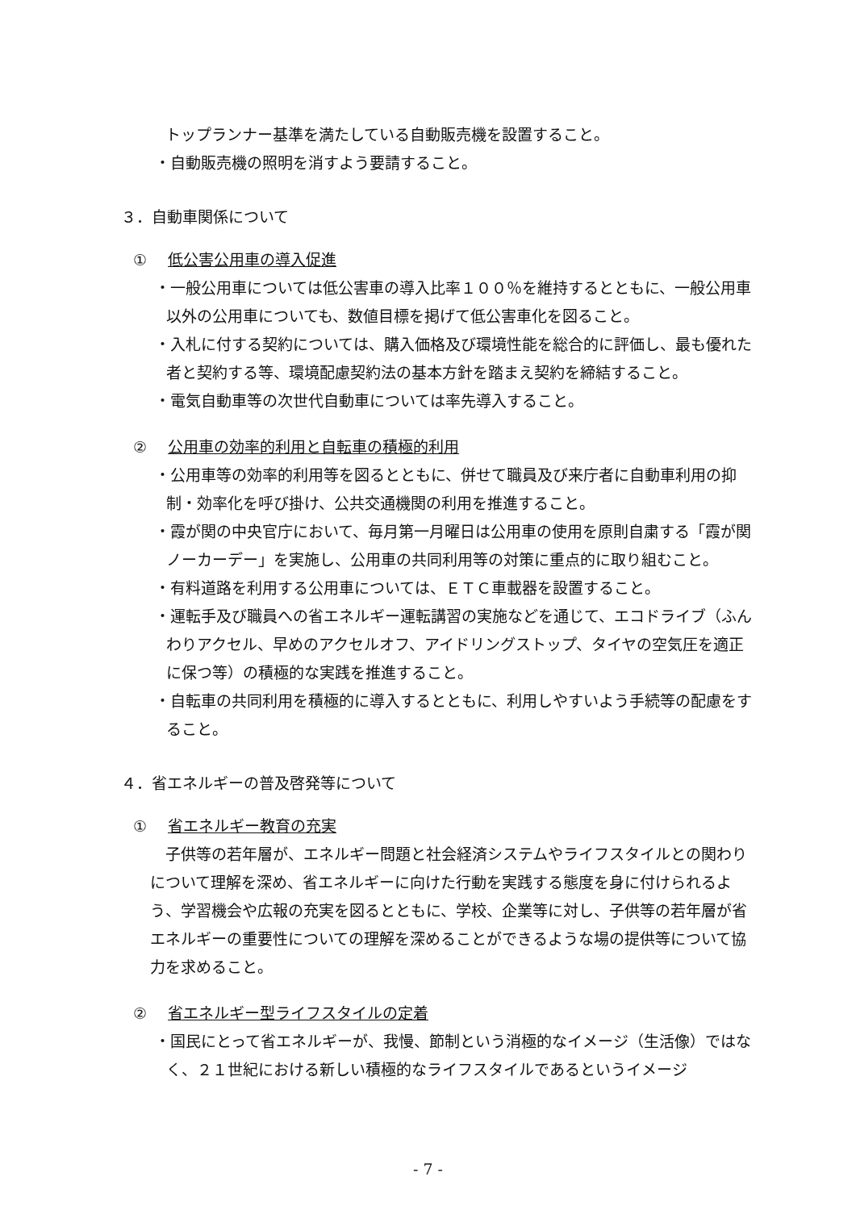トップランナー基準を満たしている自動販売機を設置すること。
・自動販売機の照明を消すよう要請すること。
３．自動車関係について
① 低公害公用車の導入促進
・一般公用車については低公害車の導入比率１００％を維持するとともに、一般公用車以外の公用車についても、数値目標を掲げて低公害車化を図ること。
・入札に付する契約については、購入価格及び環境性能を総合的に評価し、最も優れた者と契約する等、環境配慮契約法の基本方針を踏まえ契約を締結すること。
・電気自動車等の次世代自動車については率先導入すること。
② 公用車の効率的利用と自転車の積極的利用
・公用車等の効率的利用等を図るとともに、併せて職員及び来庁者に自動車利用の抑制・効率化を呼び掛け、公共交通機関の利用を推進すること。
・霞が関の中央官庁において、毎月第一月曜日は公用車の使用を原則自粛する「霞が関ノーカーデー」を実施し、公用車の共同利用等の対策に重点的に取り組むこと。
・有料道路を利用する公用車については、ＥＴＣ車載器を設置すること。
・運転手及び職員への省エネルギー運転講習の実施などを通じて、エコドライブ（ふんわりアクセル、早めのアクセルオフ、アイドリングストップ、タイヤの空気圧を適正に保つ等）の積極的な実践を推進すること。
・自転車の共同利用を積極的に導入するとともに、利用しやすいよう手続等の配慮をすること。
４．省エネルギーの普及啓発等について
① 省エネルギー教育の充実
　子供等の若年層が、エネルギー問題と社会経済システムやライフスタイルとの関わりについて理解を深め、省エネルギーに向けた行動を実践する態度を身に付けられるよう、学習機会や広報の充実を図るとともに、学校、企業等に対し、子供等の若年層が省エネルギーの重要性についての理解を深めることができるような場の提供等について協力を求めること。
② 省エネルギー型ライフスタイルの定着
・国民にとって省エネルギーが、我慢、節制という消極的なイメージ（生活像）ではなく、２１世紀における新しい積極的なライフスタイルであるというイメージ
- 7 -